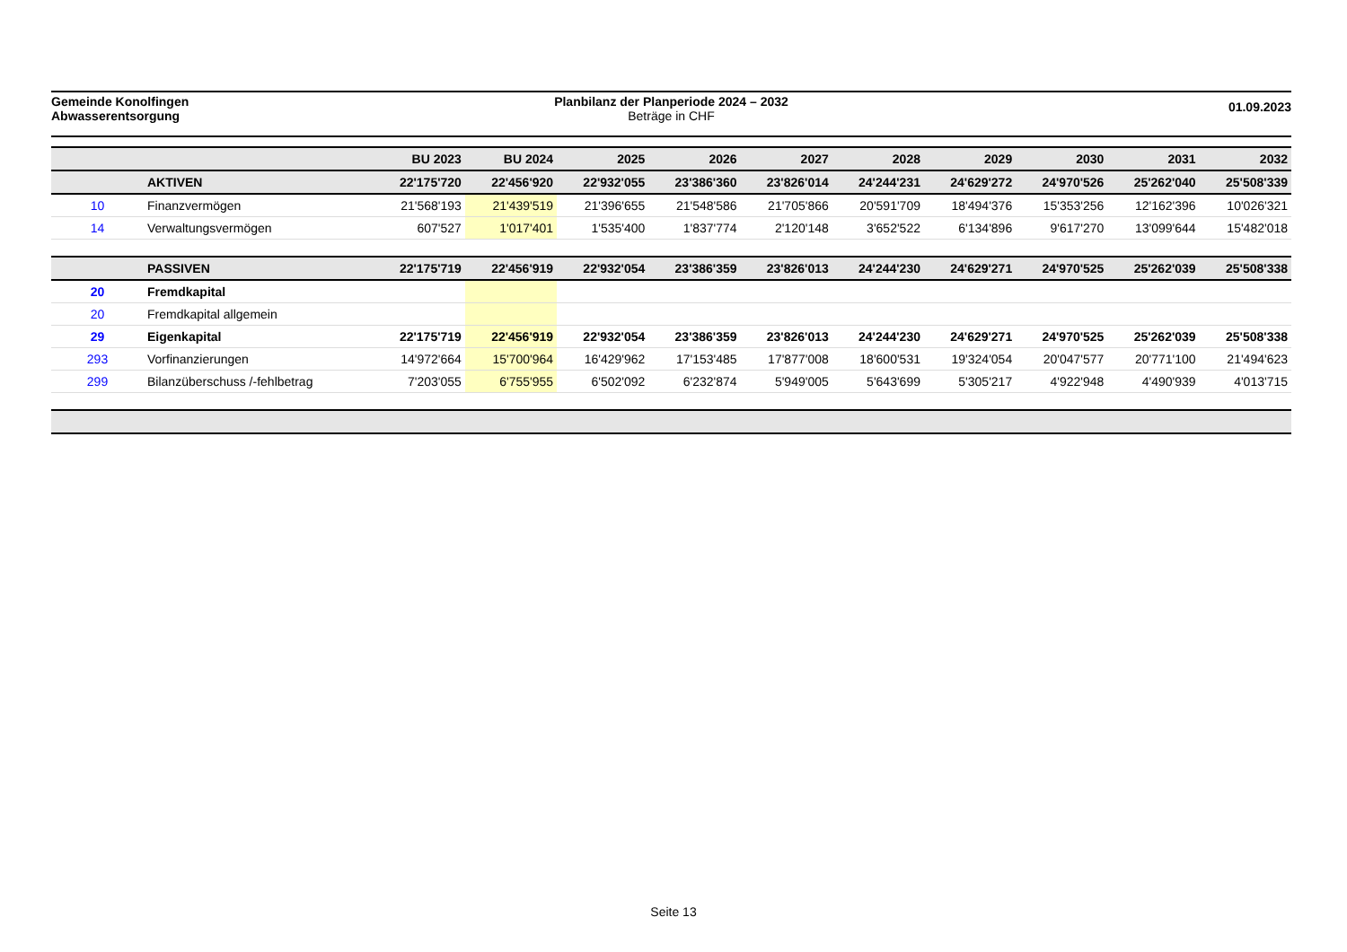Gemeinde Konolfingen
Abwasserentsorgung
Planbilanz der Planperiode 2024 – 2032
Beträge in CHF
01.09.2023
| | | BU 2023 | BU 2024 | 2025 | 2026 | 2027 | 2028 | 2029 | 2030 | 2031 | 2032 |
| --- | --- | --- | --- | --- | --- | --- | --- | --- | --- | --- | --- |
| | AKTIVEN | 22'175'720 | 22'456'920 | 22'932'055 | 23'386'360 | 23'826'014 | 24'244'231 | 24'629'272 | 24'970'526 | 25'262'040 | 25'508'339 |
| 10 | Finanzvermögen | 21'568'193 | 21'439'519 | 21'396'655 | 21'548'586 | 21'705'866 | 20'591'709 | 18'494'376 | 15'353'256 | 12'162'396 | 10'026'321 |
| 14 | Verwaltungsvermögen | 607'527 | 1'017'401 | 1'535'400 | 1'837'774 | 2'120'148 | 3'652'522 | 6'134'896 | 9'617'270 | 13'099'644 | 15'482'018 |
| | PASSIVEN | 22'175'719 | 22'456'919 | 22'932'054 | 23'386'359 | 23'826'013 | 24'244'230 | 24'629'271 | 24'970'525 | 25'262'039 | 25'508'338 |
| 20 | Fremdkapital | | | | | | | | | | |
| 20 | Fremdkapital allgemein | | | | | | | | | | |
| 29 | Eigenkapital | 22'175'719 | 22'456'919 | 22'932'054 | 23'386'359 | 23'826'013 | 24'244'230 | 24'629'271 | 24'970'525 | 25'262'039 | 25'508'338 |
| 293 | Vorfinanzierungen | 14'972'664 | 15'700'964 | 16'429'962 | 17'153'485 | 17'877'008 | 18'600'531 | 19'324'054 | 20'047'577 | 20'771'100 | 21'494'623 |
| 299 | Bilanzüberschuss /-fehlbetrag | 7'203'055 | 6'755'955 | 6'502'092 | 6'232'874 | 5'949'005 | 5'643'699 | 5'305'217 | 4'922'948 | 4'490'939 | 4'013'715 |
Seite 13